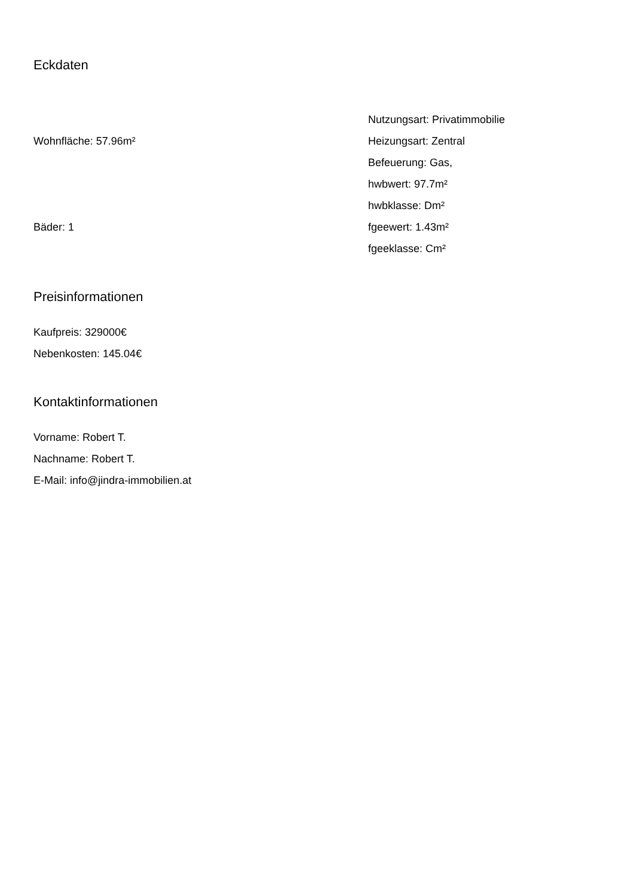Eckdaten
Wohnfläche: 57.96m²
Bäder: 1
Nutzungsart: Privatimmobilie
Heizungsart: Zentral
Befeuerung: Gas,
hwbwert: 97.7m²
hwbklasse: Dm²
fgeewert: 1.43m²
fgeeklasse: Cm²
Preisinformationen
Kaufpreis: 329000€
Nebenkosten: 145.04€
Kontaktinformationen
Vorname: Robert T.
Nachname: Robert T.
E-Mail: info@jindra-immobilien.at